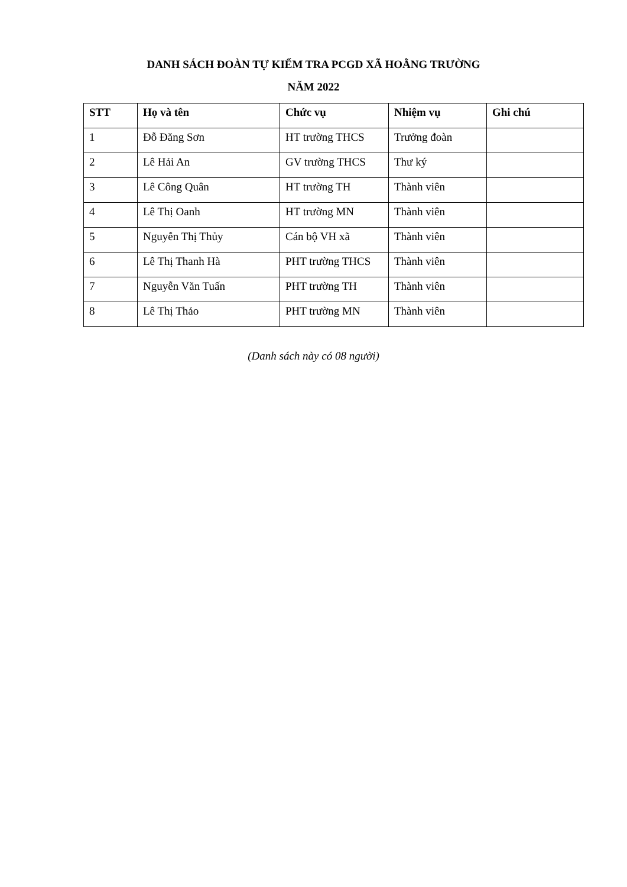DANH SÁCH ĐOÀN TỰ KIỂM TRA PCGD XÃ HOẰNG TRƯỜNG
NĂM 2022
| STT | Họ và tên | Chức vụ | Nhiệm vụ | Ghi chú |
| --- | --- | --- | --- | --- |
| 1 | Đỗ Đăng Sơn | HT trường THCS | Trưởng đoàn | |
| 2 | Lê Hải An | GV trường THCS | Thư ký | |
| 3 | Lê Công Quân | HT trường TH | Thành viên | |
| 4 | Lê Thị Oanh | HT trường MN | Thành viên | |
| 5 | Nguyễn Thị Thủy | Cán bộ VH xã | Thành viên | |
| 6 | Lê Thị Thanh Hà | PHT trường THCS | Thành viên | |
| 7 | Nguyễn Văn Tuấn | PHT trường TH | Thành viên | |
| 8 | Lê Thị Thảo | PHT trường MN | Thành viên | |
(Danh sách này có 08 người)